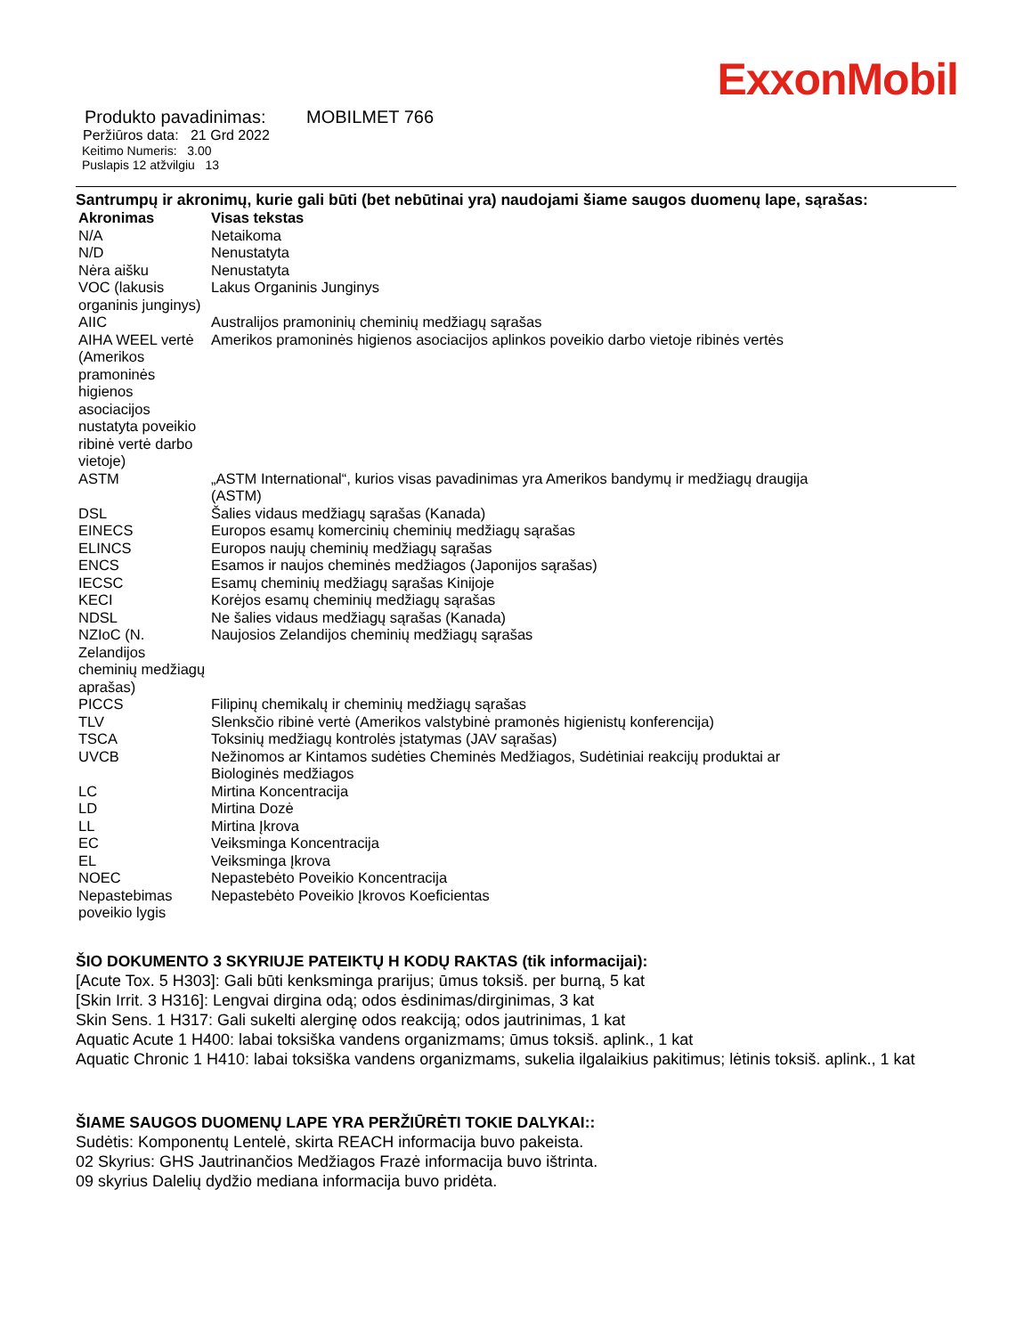ExxonMobil
Produkto pavadinimas: MOBILMET 766
Peržiūros data: 21 Grd 2022
Keitimo Numeris: 3.00
Puslapis 12 atžvilgiu 13
Santrumpų ir akronimų, kurie gali būti (bet nebūtinai yra) naudojami šiame saugos duomenų lape, sąrašas:
| Akronimas | Visas tekstas |
| --- | --- |
| N/A | Netaikoma |
| N/D | Nenustatyta |
| Nėra aišku | Nenustatyta |
| VOC (lakusis organinis junginys) | Lakus Organinis Junginys |
| AIIC | Australijos pramoninių cheminių medžiagų sąrašas |
| AIHA WEEL vertė (Amerikos pramoninės higienos asociacijos nustatyta poveikio ribinė vertė darbo vietoje) | Amerikos pramoninės higienos asociacijos aplinkos poveikio darbo vietoje ribinės vertės |
| ASTM | „ASTM International“, kurios visas pavadinimas yra Amerikos bandymų ir medžiagų draugija (ASTM) |
| DSL | Šalies vidaus medžiagų sąrašas (Kanada) |
| EINECS | Europos esamų komercinių cheminių medžiagų sąrašas |
| ELINCS | Europos naujų cheminių medžiagų sąrašas |
| ENCS | Esamos ir naujos cheminės medžiagos (Japonijos sąrašas) |
| IECSC | Esamų cheminių medžiagų sąrašas Kinijoje |
| KECI | Korėjos esamų cheminių medžiagų sąrašas |
| NDSL | Ne šalies vidaus medžiagų sąrašas (Kanada) |
| NZIoC (N. Zelandijos cheminių medžiagų aprašas) | Naujosios Zelandijos cheminių medžiagų sąrašas |
| PICCS | Filipinų chemikalų ir cheminių medžiagų sąrašas |
| TLV | Slenksčio ribinė vertė (Amerikos valstybinė pramonės higienistų konferencija) |
| TSCA | Toksinių medžiagų kontrolės įstatymas (JAV sąrašas) |
| UVCB | Nežinomos ar Kintamos sudėties Cheminės Medžiagos, Sudėtiniai reakcijų produktai ar Biologinės medžiagos |
| LC | Mirtina Koncentracija |
| LD | Mirtina Dozė |
| LL | Mirtina Įkrova |
| EC | Veiksminga Koncentracija |
| EL | Veiksminga Įkrova |
| NOEC | Nepastebėto Poveikio Koncentracija |
| Nepastebimas poveikio lygis | Nepastebėto Poveikio Įkrovos Koeficientas |
ŠIO DOKUMENTO 3 SKYRIUJE PATEIKTŲ H KODŲ RAKTAS (tik informacijai):
[Acute Tox. 5 H303]: Gali būti kenksminga prarijus; ūmus toksiš. per burną, 5 kat
[Skin Irrit. 3 H316]: Lengvai dirgina odą; odos ėsdinimas/dirginimas, 3 kat
Skin Sens. 1 H317: Gali sukelti alerginę odos reakciją; odos jautrinimas, 1 kat
Aquatic Acute 1 H400: labai toksiška vandens organizmams; ūmus toksiš. aplink., 1 kat
Aquatic Chronic 1 H410: labai toksiška vandens organizmams, sukelia ilgalaikius pakitimus; lėtinis toksiš. aplink., 1 kat
ŠIAME SAUGOS DUOMENŲ LAPE YRA PERŽIŪRĖTI TOKIE DALYKAI::
Sudėtis: Komponentų Lentelė, skirta REACH informacija buvo pakeista.
02 Skyrius: GHS Jautrinančios Medžiagos Frazė informacija buvo ištrinta.
09 skyrius Dalelių dydžio mediana informacija buvo pridėta.